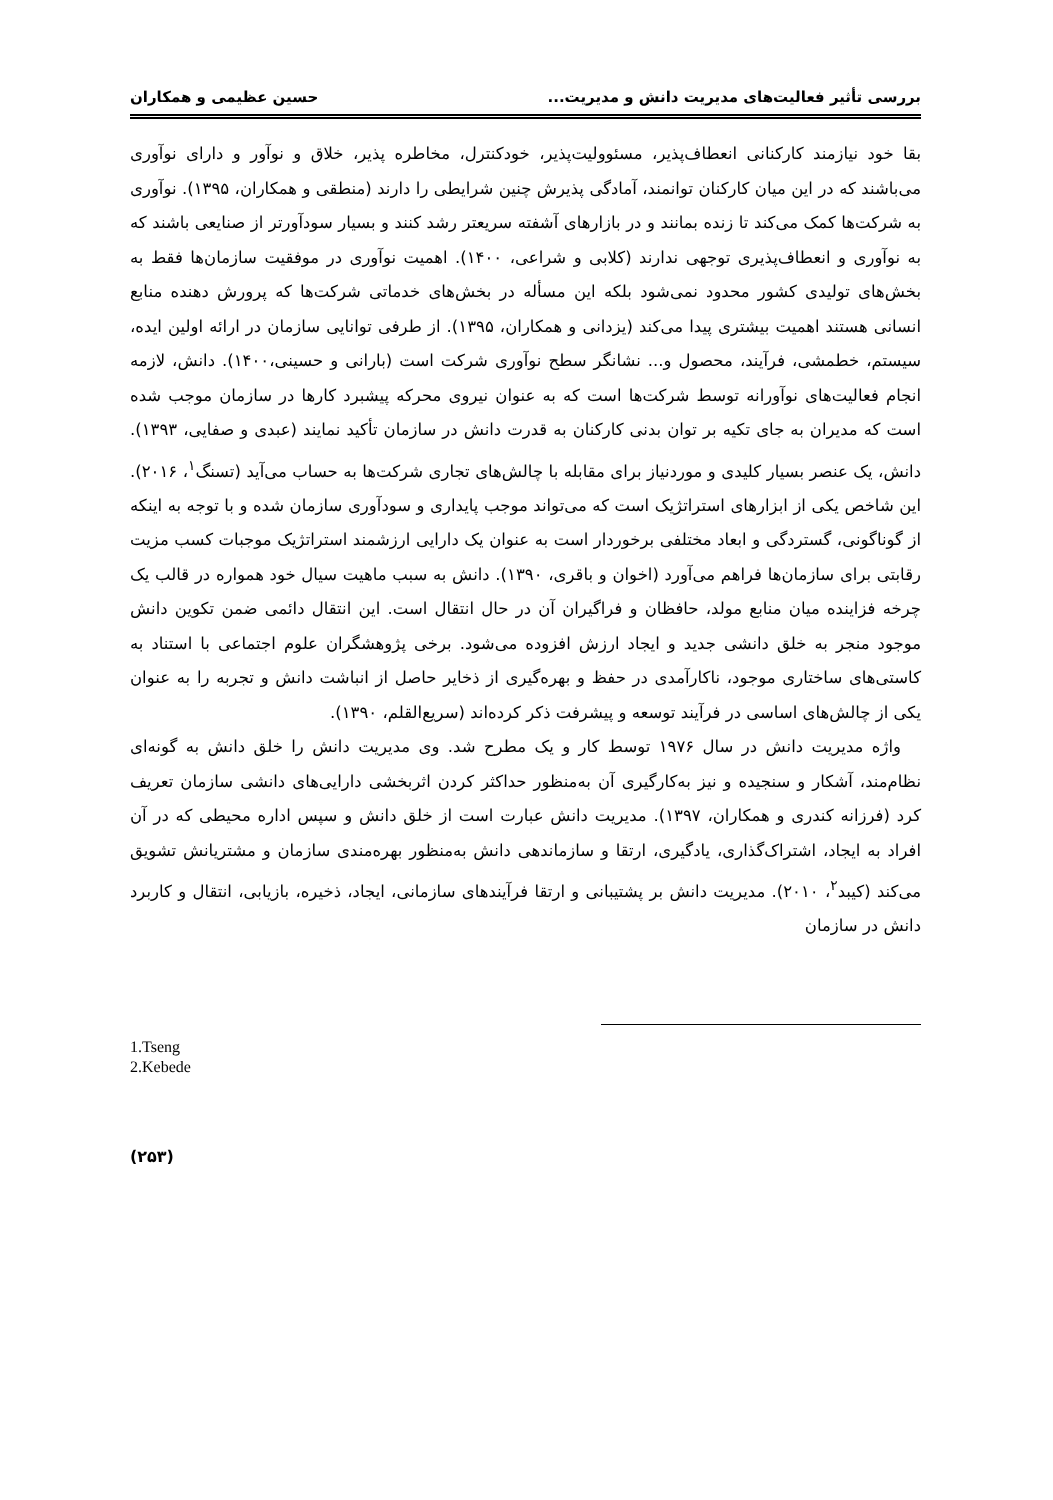بررسی تأثیر فعالیت‌های مدیریت دانش و مدیریت... حسین عظیمی و همکاران
بقا خود نیازمند کارکنانی انعطاف‌پذیر، مسئوولیت‌پذیر، خودکنترل، مخاطره پذیر، خلاق و نوآور و دارای نوآوری می‌باشند که در این میان کارکنان توانمند، آمادگی پذیرش چنین شرایطی را دارند (منطقی و همکاران، ۱۳۹۵). نوآوری به شرکت‌ها کمک می‌کند تا زنده بمانند و در بازارهای آشفته سریعتر رشد کنند و بسیار سودآورتر از صنایعی باشند که به نوآوری و انعطاف‌پذیری توجهی ندارند (کلابی و شراعی، ۱۴۰۰). اهمیت نوآوری در موفقیت سازمان‌ها فقط به بخش‌های تولیدی کشور محدود نمی‌شود بلکه این مسأله در بخش‌های خدماتی شرکت‌ها که پرورش دهنده منابع انسانی هستند اهمیت بیشتری پیدا می‌کند (یزدانی و همکاران، ۱۳۹۵). از طرفی توانایی سازمان در ارائه اولین ایده، سیستم، خطمشی، فرآیند، محصول و... نشانگر سطح نوآوری شرکت است (بارانی و حسینی،۱۴۰۰). دانش، لازمه انجام فعالیت‌های نوآورانه توسط شرکت‌ها است که به عنوان نیروی محرکه پیشبرد کارها در سازمان موجب شده است که مدیران به جای تکیه بر توان بدنی کارکنان به قدرت دانش در سازمان تأکید نمایند (عبدی و صفایی، ۱۳۹۳). دانش، یک عنصر بسیار کلیدی و موردنیاز برای مقابله با چالش‌های تجاری شرکت‌ها به حساب می‌آید (تسنگ<sup>۱</sup>، ۲۰۱۶). این شاخص یکی از ابزارهای استراتژیک است که می‌تواند موجب پایداری و سودآوری سازمان شده و با توجه به اینکه از گوناگونی، گستردگی و ابعاد مختلفی برخوردار است به عنوان یک دارایی ارزشمند استراتژیک موجبات کسب مزیت رقابتی برای سازمان‌ها فراهم می‌آورد (اخوان و باقری، ۱۳۹۰). دانش به سبب ماهیت سیال خود همواره در قالب یک چرخه فزاینده میان منابع مولد، حافظان و فراگیران آن در حال انتقال است. این انتقال دائمی ضمن تکوین دانش موجود منجر به خلق دانشی جدید و ایجاد ارزش افزوده می‌شود. برخی پژوهشگران علوم اجتماعی با استناد به کاستی‌های ساختاری موجود، ناکارآمدی در حفظ و بهره‌گیری از ذخایر حاصل از انباشت دانش و تجربه را به عنوان یکی از چالش‌های اساسی در فرآیند توسعه و پیشرفت ذکر کرده‌اند (سریع‌القلم، ۱۳۹۰).
واژه مدیریت دانش در سال ۱۹۷۶ توسط کار و یک مطرح شد. وی مدیریت دانش را خلق دانش به گونه‌ای نظام‌مند، آشکار و سنجیده و نیز به‌کارگیری آن به‌منظور حداکثر کردن اثربخشی دارایی‌های دانشی سازمان تعریف کرد (فرزانه کندری و همکاران، ۱۳۹۷). مدیریت دانش عبارت است از خلق دانش و سپس اداره محیطی که در آن افراد به ایجاد، اشتراک‌گذاری، یادگیری، ارتقا و سازماندهی دانش به‌منظور بهره‌مندی سازمان و مشتریانش تشویق می‌کند (کیبد<sup>۲</sup>، ۲۰۱۰). مدیریت دانش بر پشتیبانی و ارتقا فرآیندهای سازمانی، ایجاد، ذخیره، بازیابی، انتقال و کاربرد دانش در سازمان
1.Tseng
2.Kebede
(۲۵۳)